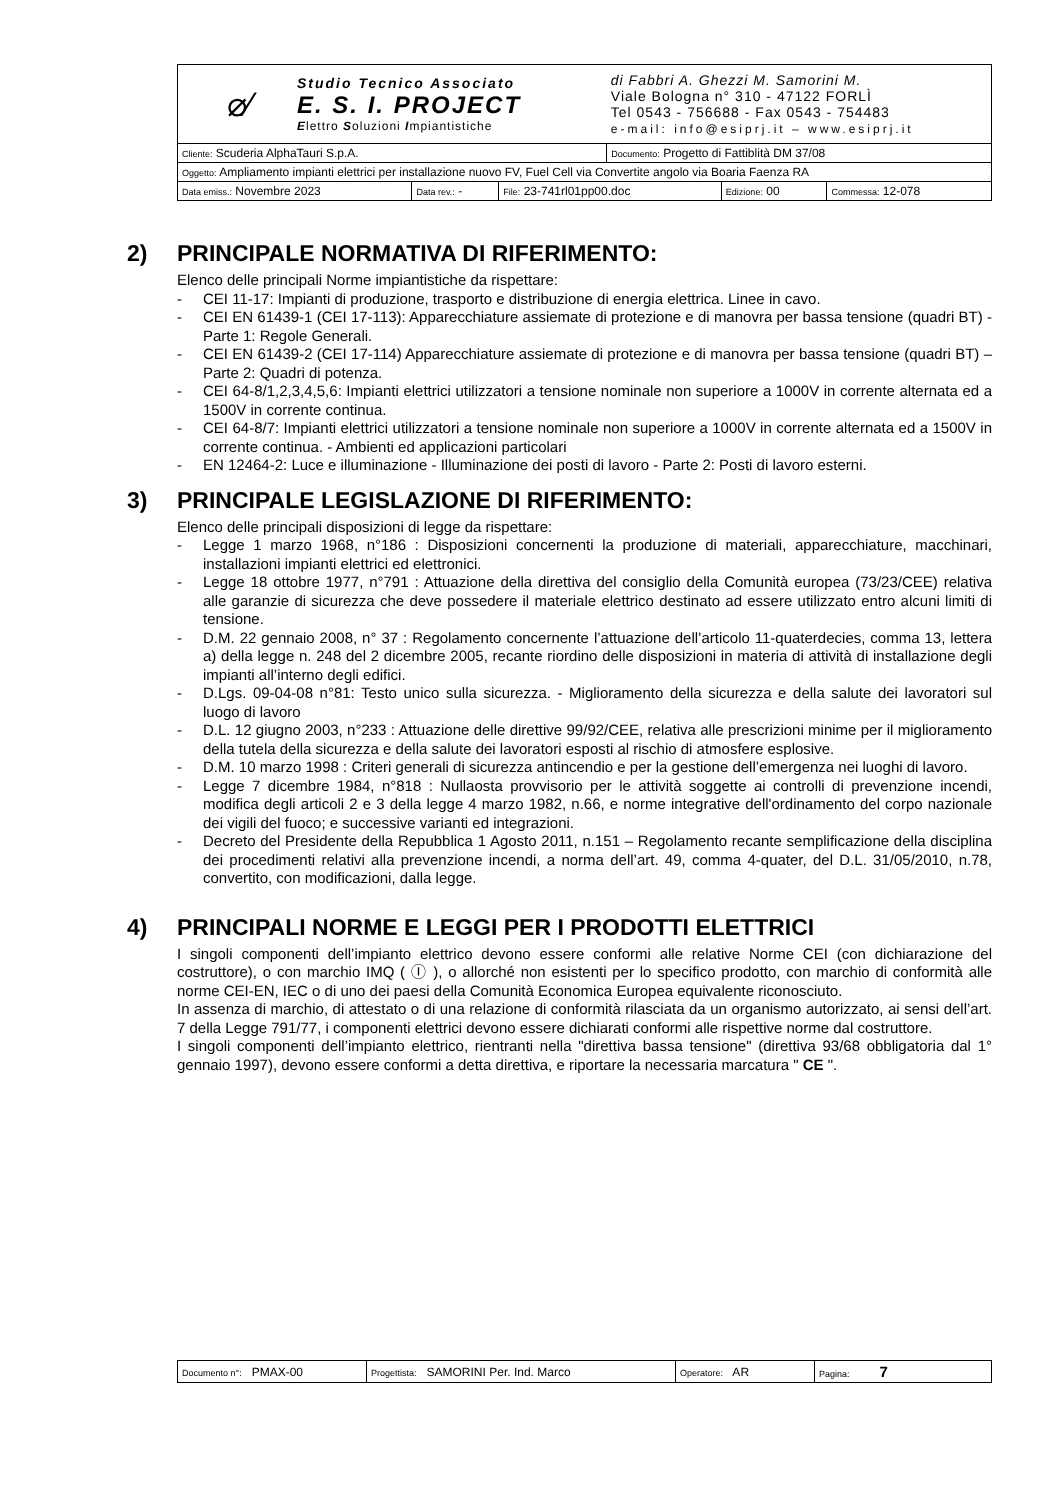| ⌀⁄ Studio Tecnico Associato E. S. I. PROJECT E lettro S oluzioni I mpiantistiche | | | di Fabbri A. Ghezzi M. Samorini M. Viale Bologna n° 310 - 47122 FORLÌ Tel 0543 - 756688 - Fax 0543 - 754483 e-mail: info@esiprj.it – www.esiprj.it | | |
| Cliente: Scuderia AlphaTauri S.p.A. | | | Documento: Progetto di Fattiblità DM 37/08 | | |
| Oggetto: Ampliamento impianti elettrici per installazione nuovo FV, Fuel Cell via Convertite angolo via Boaria Faenza RA | | | | | |
| Data emiss.: Novembre 2023 | Data rev.: - | File: 23-741rl01pp00.doc | | Edizione: 00 | Commessa: 12-078 |
2) PRINCIPALE NORMATIVA DI RIFERIMENTO:
Elenco delle principali Norme impiantistiche da rispettare:
- CEI 11-17: Impianti di produzione, trasporto e distribuzione di energia elettrica. Linee in cavo.
- CEI EN 61439-1 (CEI 17-113): Apparecchiature assiemate di protezione e di manovra per bassa tensione (quadri BT) - Parte 1: Regole Generali.
- CEI EN 61439-2 (CEI 17-114) Apparecchiature assiemate di protezione e di manovra per bassa tensione (quadri BT) – Parte 2: Quadri di potenza.
- CEI 64-8/1,2,3,4,5,6: Impianti elettrici utilizzatori a tensione nominale non superiore a 1000V in corrente alternata ed a 1500V in corrente continua.
- CEI 64-8/7: Impianti elettrici utilizzatori a tensione nominale non superiore a 1000V in corrente alternata ed a 1500V in corrente continua. - Ambienti ed applicazioni particolari
- EN 12464-2: Luce e illuminazione - Illuminazione dei posti di lavoro - Parte 2: Posti di lavoro esterni.
3) PRINCIPALE LEGISLAZIONE DI RIFERIMENTO:
Elenco delle principali disposizioni di legge da rispettare:
- Legge 1 marzo 1968, n°186 : Disposizioni concernenti la produzione di materiali, apparecchiature, macchinari, installazioni impianti elettrici ed elettronici.
- Legge 18 ottobre 1977, n°791 : Attuazione della direttiva del consiglio della Comunità europea (73/23/CEE) relativa alle garanzie di sicurezza che deve possedere il materiale elettrico destinato ad essere utilizzato entro alcuni limiti di tensione.
- D.M. 22 gennaio 2008, n° 37 : Regolamento concernente l’attuazione dell’articolo 11-quaterdecies, comma 13, lettera a) della legge n. 248 del 2 dicembre 2005, recante riordino delle disposizioni in materia di attività di installazione degli impianti all’interno degli edifici.
- D.Lgs. 09-04-08 n°81: Testo unico sulla sicurezza. - Miglioramento della sicurezza e della salute dei lavoratori sul luogo di lavoro
- D.L. 12 giugno 2003, n°233 : Attuazione delle direttive 99/92/CEE, relativa alle prescrizioni minime per il miglioramento della tutela della sicurezza e della salute dei lavoratori esposti al rischio di atmosfere esplosive.
- D.M. 10 marzo 1998 : Criteri generali di sicurezza antincendio e per la gestione dell’emergenza nei luoghi di lavoro.
- Legge 7 dicembre 1984, n°818 : Nullaosta provvisorio per le attività soggette ai controlli di prevenzione incendi, modifica degli articoli 2 e 3 della legge 4 marzo 1982, n.66, e norme integrative dell'ordinamento del corpo nazionale dei vigili del fuoco; e successive varianti ed integrazioni.
- Decreto del Presidente della Repubblica 1 Agosto 2011, n.151 – Regolamento recante semplificazione della disciplina dei procedimenti relativi alla prevenzione incendi, a norma dell’art. 49, comma 4-quater, del D.L. 31/05/2010, n.78, convertito, con modificazioni, dalla legge.
4) PRINCIPALI NORME E LEGGI PER I PRODOTTI ELETTRICI
I singoli componenti dell’impianto elettrico devono essere conformi alle relative Norme CEI (con dichiarazione del costruttore), o con marchio IMQ ( Ⓘ ), o allorché non esistenti per lo specifico prodotto, con marchio di conformità alle norme CEI-EN, IEC o di uno dei paesi della Comunità Economica Europea equivalente riconosciuto.
In assenza di marchio, di attestato o di una relazione di conformità rilasciata da un organismo autorizzato, ai sensi dell’art. 7 della Legge 791/77, i componenti elettrici devono essere dichiarati conformi alle rispettive norme dal costruttore.
I singoli componenti dell’impianto elettrico, rientranti nella "direttiva bassa tensione" (direttiva 93/68 obbligatoria dal 1° gennaio 1997), devono essere conformi a detta direttiva, e riportare la necessaria marcatura " CE ".
| Documento n°: PMAX-00 | Progettista: SAMORINI Per. Ind. Marco | Operatore: AR | Pagina: 7 |